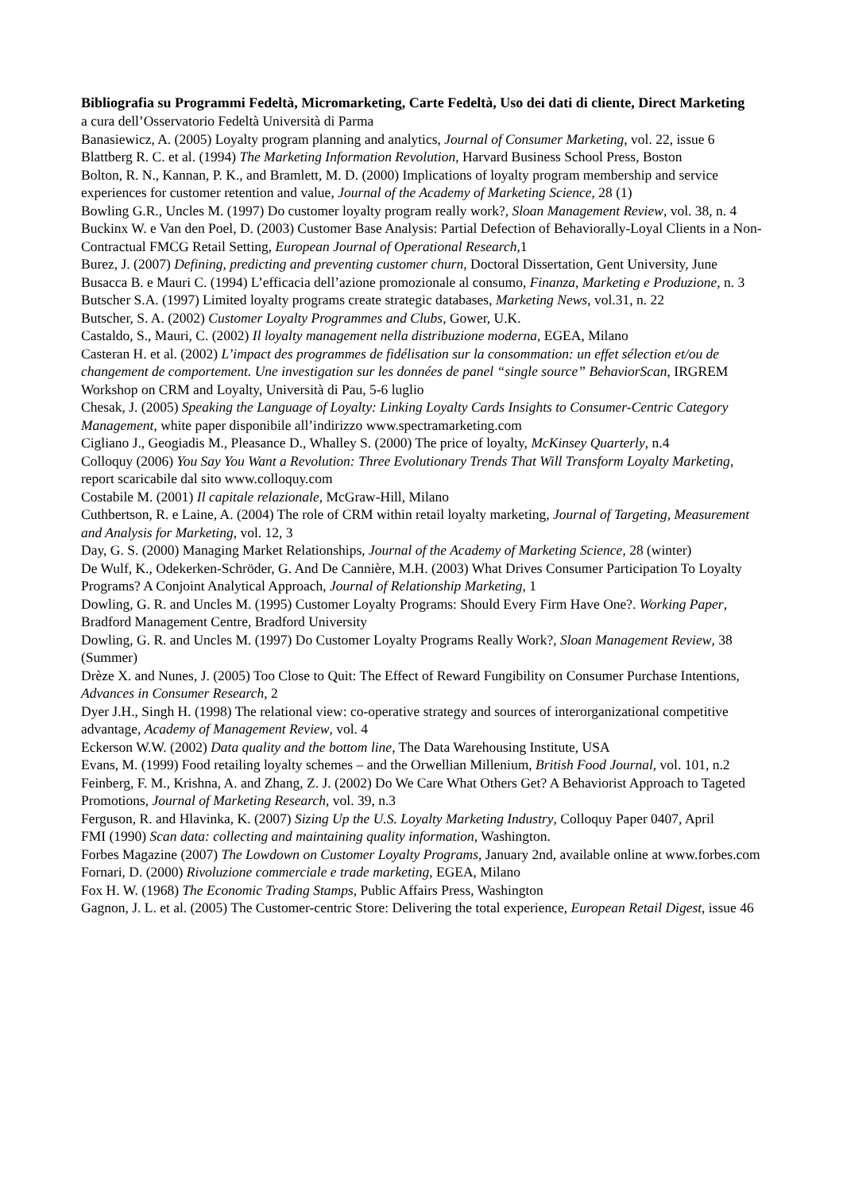Bibliografia su Programmi Fedeltà, Micromarketing, Carte Fedeltà, Uso dei dati di cliente, Direct Marketing
a cura dell’Osservatorio Fedeltà Università di Parma
Banasiewicz, A. (2005) Loyalty program planning and analytics, Journal of Consumer Marketing, vol. 22, issue 6
Blattberg R. C. et al. (1994) The Marketing Information Revolution, Harvard Business School Press, Boston
Bolton, R. N., Kannan, P. K., and Bramlett, M. D. (2000) Implications of loyalty program membership and service experiences for customer retention and value, Journal of the Academy of Marketing Science, 28 (1)
Bowling G.R., Uncles M. (1997) Do customer loyalty program really work?, Sloan Management Review, vol. 38, n. 4
Buckinx W. e Van den Poel, D. (2003) Customer Base Analysis: Partial Defection of Behaviorally-Loyal Clients in a Non-Contractual FMCG Retail Setting, European Journal of Operational Research,1
Burez, J. (2007) Defining, predicting and preventing customer churn, Doctoral Dissertation, Gent University, June
Busacca B. e Mauri C. (1994) L’efficacia dell’azione promozionale al consumo, Finanza, Marketing e Produzione, n. 3
Butscher S.A. (1997) Limited loyalty programs create strategic databases, Marketing News, vol.31, n. 22
Butscher, S. A. (2002) Customer Loyalty Programmes and Clubs, Gower, U.K.
Castaldo, S., Mauri, C. (2002) Il loyalty management nella distribuzione moderna, EGEA, Milano
Casteran H. et al. (2002) L’impact des programmes de fidélisation sur la consommation: un effet sélection et/ou de changement de comportement. Une investigation sur les données de panel “single source” BehaviorScan, IRGREM Workshop on CRM and Loyalty, Università di Pau, 5-6 luglio
Chesak, J. (2005) Speaking the Language of Loyalty: Linking Loyalty Cards Insights to Consumer-Centric Category Management, white paper disponibile all’indirizzo www.spectramarketing.com
Cigliano J., Geogiadis M., Pleasance D., Whalley S. (2000) The price of loyalty, McKinsey Quarterly, n.4
Colloquy (2006) You Say You Want a Revolution: Three Evolutionary Trends That Will Transform Loyalty Marketing, report scaricabile dal sito www.colloquy.com
Costabile M. (2001) Il capitale relazionale, McGraw-Hill, Milano
Cuthbertson, R. e Laine, A. (2004) The role of CRM within retail loyalty marketing, Journal of Targeting, Measurement and Analysis for Marketing, vol. 12, 3
Day, G. S. (2000) Managing Market Relationships, Journal of the Academy of Marketing Science, 28 (winter)
De Wulf, K., Odekerken-Schröder, G. And De Cannière, M.H. (2003) What Drives Consumer Participation To Loyalty Programs? A Conjoint Analytical Approach, Journal of Relationship Marketing, 1
Dowling, G. R. and Uncles M. (1995) Customer Loyalty Programs: Should Every Firm Have One?. Working Paper, Bradford Management Centre, Bradford University
Dowling, G. R. and Uncles M. (1997) Do Customer Loyalty Programs Really Work?, Sloan Management Review, 38 (Summer)
Drèze X. and Nunes, J. (2005) Too Close to Quit: The Effect of Reward Fungibility on Consumer Purchase Intentions, Advances in Consumer Research, 2
Dyer J.H., Singh H. (1998) The relational view: co-operative strategy and sources of interorganizational competitive advantage, Academy of Management Review, vol. 4
Eckerson W.W. (2002) Data quality and the bottom line, The Data Warehousing Institute, USA
Evans, M. (1999) Food retailing loyalty schemes – and the Orwellian Millenium, British Food Journal, vol. 101, n.2
Feinberg, F. M., Krishna, A. and Zhang, Z. J. (2002) Do We Care What Others Get? A Behaviorist Approach to Tageted Promotions, Journal of Marketing Research, vol. 39, n.3
Ferguson, R. and Hlavinka, K. (2007) Sizing Up the U.S. Loyalty Marketing Industry, Colloquy Paper 0407, April
FMI (1990) Scan data: collecting and maintaining quality information, Washington.
Forbes Magazine (2007) The Lowdown on Customer Loyalty Programs, January 2nd, available online at www.forbes.com
Fornari, D. (2000) Rivoluzione commerciale e trade marketing, EGEA, Milano
Fox H. W. (1968) The Economic Trading Stamps, Public Affairs Press, Washington
Gagnon, J. L. et al. (2005) The Customer-centric Store: Delivering the total experience, European Retail Digest, issue 46